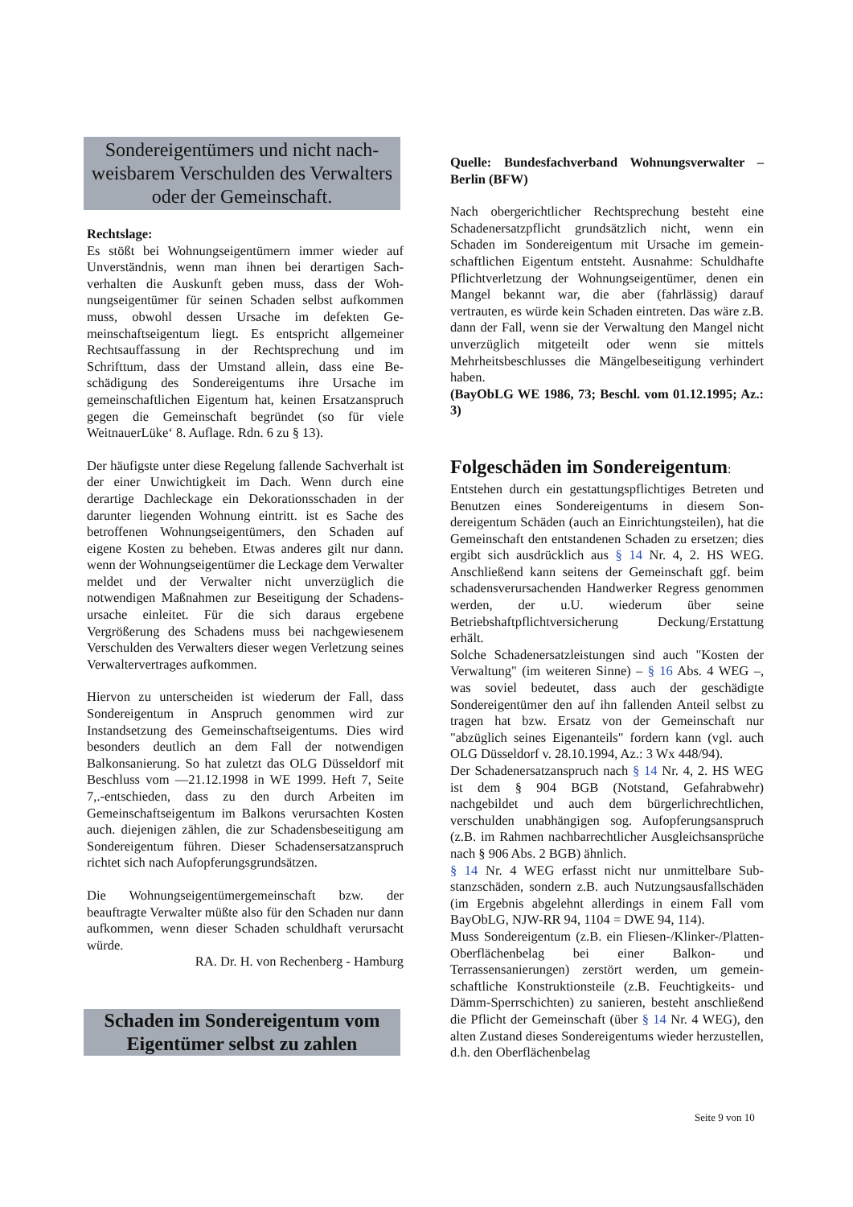Sondereigentümers und nicht nach­weisbarem Verschulden des Verwal­ters oder der Gemeinschaft.
Rechtslage:
Es stößt bei Wohnungseigentümern immer wieder auf Unverständnis, wenn man ihnen bei derartigen Sach­verhalten die Auskunft geben muss, dass der Woh­nungseigentümer für seinen Schaden selbst aufkom­men muss, obwohl dessen Ursache im defekten Ge­meinschaftseigentum liegt. Es entspricht allgemeiner Rechtsauffassung in der Rechtsprechung und im Schrifttum, dass der Umstand allein, dass eine Be­schädigung des Sondereigentums ihre Ursache im gemeinschaftlichen Eigentum hat, keinen Ersatzan­spruch gegen die Gemeinschaft begründet (so für viele WeitnauerLüke‘ 8. Auflage. Rdn. 6 zu § 13).
Der häufigste unter diese Regelung fallende Sachver­halt ist der einer Unwichtigkeit im Dach. Wenn durch eine derartige Dachleckage ein Dekorationsschaden in der darunter liegenden Wohnung eintritt. ist es Sache des betroffenen Wohnungseigentümers, den Schaden auf eigene Kosten zu beheben. Etwas anderes gilt nur dann. wenn der Wohnungseigentümer die Leckage dem Verwalter meldet und der Verwalter nicht unver­züglich die notwendigen Maßnahmen zur Beseitigung der Schadens-ursache einleitet. Für die sich daraus ergebene Vergrößerung des Schadens muss bei nach­gewiesenem Verschulden des Verwalters dieser we­gen Verletzung seines Verwaltervertrages aufkom­men.
Hiervon zu unterscheiden ist wiederum der Fall, dass Sondereigentum in Anspruch genommen wird zur Instandsetzung des Gemeinschaftseigentums. Dies wird besonders deutlich an dem Fall der notwendigen Balkonsanierung. So hat zuletzt das OLG Düsseldorf mit Beschluss vom —21.12.1998 in WE 1999. Heft 7, Seite 7,.-entschieden, dass zu den durch Arbeiten im Gemeinschaftseigentum im Balkons verursachten Kosten auch. diejenigen zählen, die zur Schadensbe­seitigung am Sondereigentum führen. Dieser Scha­densersatzanspruch richtet sich nach Aufopferungs­grundsätzen.
Die Wohnungseigentümergemeinschaft bzw. der beauftragte Verwalter müßte also für den Schaden nur dann aufkommen, wenn dieser Schaden schuldhaft verursacht würde.
RA. Dr. H. von Rechenberg - Hamburg
Schaden im Sondereigentum vom Eigentümer selbst zu zahlen
Quelle: Bundesfachverband Wohnungsverwalter – Berlin (BFW)
Nach obergerichtlicher Rechtsprechung besteht eine Schadenersatzpflicht grundsätzlich nicht, wenn ein Schaden im Sondereigentum mit Ursache im gemein­schaftlichen Eigentum entsteht. Ausnahme: Schuld­hafte Pflichtverletzung der Wohnungseigentümer, denen ein Mangel bekannt war, die aber (fahrlässig) darauf vertrauten, es würde kein Schaden eintreten. Das wäre z.B. dann der Fall, wenn sie der Verwaltung den Mangel nicht unverzüglich mitgeteilt oder wenn sie mittels Mehrheitsbeschlusses die Mängelbeseiti­gung verhindert haben.
(BayObLG WE 1986, 73; Beschl. vom 01.12.1995; Az.: 3)
Folgeschäden im Sondereigentum:
Entstehen durch ein gestattungspflichtiges Betreten und Benutzen eines Sondereigentums in diesem Son­dereigentum Schäden (auch an Einrichtungsteilen), hat die Gemeinschaft den entstandenen Schaden zu ersetzen; dies ergibt sich ausdrücklich aus § 14 Nr. 4, 2. HS WEG. Anschließend kann seitens der Gemein­schaft ggf. beim schadensverursachenden Handwer­ker Regress genommen werden, der u.U. wiederum über seine Betriebshaftpflichtversicherung De­ckung/Erstattung erhält.
Solche Schadenersatzleistungen sind auch "Kosten der Verwaltung" (im weiteren Sinne) – § 16 Abs. 4 WEG –, was soviel bedeutet, dass auch der geschä­digte Sondereigentümer den auf ihn fallenden Anteil selbst zu tragen hat bzw. Ersatz von der Gemeinschaft nur "abzüglich seines Eigenanteils" fordern kann (vgl. auch OLG Düsseldorf v. 28.10.1994, Az.: 3 Wx 448/94).
Der Schadenersatzanspruch nach § 14 Nr. 4, 2. HS WEG ist dem § 904 BGB (Notstand, Gefahrabwehr) nachgebildet und auch dem bürgerlichrechtlichen, verschulden unabhängigen sog. Aufopferungsan­spruch (z.B. im Rahmen nachbarrechtlicher Aus­gleichsansprüche nach § 906 Abs. 2 BGB) ähnlich.
§ 14 Nr. 4 WEG erfasst nicht nur unmittelbare Sub­stanzschäden, sondern z.B. auch Nutzungsausfall­schäden (im Ergebnis abgelehnt allerdings in einem Fall vom BayObLG, NJW-RR 94, 1104 = DWE 94, 114).
Muss Sondereigentum (z.B. ein Fliesen-/Klinker-/Platten-Oberflächenbelag bei einer Balkon- und Terrassensanierungen) zerstört werden, um gemein­schaftliche Konstruktionsteile (z.B. Feuchtigkeits- und Dämm-Sperrschichten) zu sanieren, besteht an­schließend die Pflicht der Gemeinschaft (über § 14 Nr. 4 WEG), den alten Zustand dieses Sondereigen­tums wieder herzustellen, d.h. den Oberflächenbelag
Seite 9 von 10